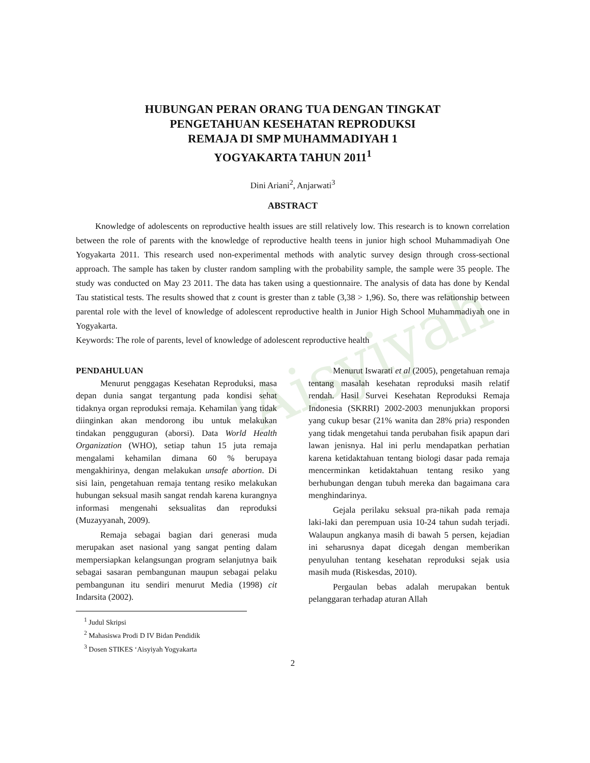'Aisyiyah
HUBUNGAN PERAN ORANG TUA DENGAN TINGKAT
PENGETAHUAN KESEHATAN REPRODUKSI
REMAJA DI SMP MUHAMMADIYAH 1
YOGYAKARTA TAHUN 2011<sup>1</sup>
Dini Ariani<sup>2</sup>, Anjarwati<sup>3</sup>
ABSTRACT
Knowledge of adolescents on reproductive health issues are still relatively low. This research is to known correlation between the role of parents with the knowledge of reproductive health teens in junior high school Muhammadiyah One Yogyakarta 2011. This research used non-experimental methods with analytic survey design through cross-sectional approach. The sample has taken by cluster random sampling with the probability sample, the sample were 35 people. The study was conducted on May 23 2011. The data has taken using a questionnaire. The analysis of data has done by Kendal Tau statistical tests. The results showed that z count is grester than z table (3,38 > 1,96). So, there was relationship between parental role with the level of knowledge of adolescent reproductive health in Junior High School Muhammadiyah one in Yogyakarta.
Keywords: The role of parents, level of knowledge of adolescent reproductive health
PENDAHULUAN
Menurut penggagas Kesehatan Reproduksi, masa depan dunia sangat tergantung pada kondisi sehat tidaknya organ reproduksi remaja. Kehamilan yang tidak diinginkan akan mendorong ibu untuk melakukan tindakan pengguguran (aborsi). Data World Health Organization (WHO), setiap tahun 15 juta remaja mengalami kehamilan dimana 60 % berupaya mengakhirinya, dengan melakukan unsafe abortion. Di sisi lain, pengetahuan remaja tentang resiko melakukan hubungan seksual masih sangat rendah karena kurangnya informasi mengenahi seksualitas dan reproduksi (Muzayyanah, 2009).
Remaja sebagai bagian dari generasi muda merupakan aset nasional yang sangat penting dalam mempersiapkan kelangsungan program selanjutnya baik sebagai sasaran pembangunan maupun sebagai pelaku pembangunan itu sendiri menurut Media (1998) cit Indarsita (2002).
<sup>1</sup> Judul Skripsi
<sup>2</sup> Mahasiswa Prodi D IV Bidan Pendidik
<sup>3</sup> Dosen STIKES ‘Aisyiyah Yogyakarta
Menurut Iswarati et al (2005), pengetahuan remaja tentang masalah kesehatan reproduksi masih relatif rendah. Hasil Survei Kesehatan Reproduksi Remaja Indonesia (SKRRI) 2002-2003 menunjukkan proporsi yang cukup besar (21% wanita dan 28% pria) responden yang tidak mengetahui tanda perubahan fisik apapun dari lawan jenisnya. Hal ini perlu mendapatkan perhatian karena ketidaktahuan tentang biologi dasar pada remaja mencerminkan ketidaktahuan tentang resiko yang berhubungan dengan tubuh mereka dan bagaimana cara menghindarinya.
Gejala perilaku seksual pra-nikah pada remaja laki-laki dan perempuan usia 10-24 tahun sudah terjadi. Walaupun angkanya masih di bawah 5 persen, kejadian ini seharusnya dapat dicegah dengan memberikan penyuluhan tentang kesehatan reproduksi sejak usia masih muda (Riskesdas, 2010).
Pergaulan bebas adalah merupakan bentuk pelanggaran terhadap aturan Allah
2